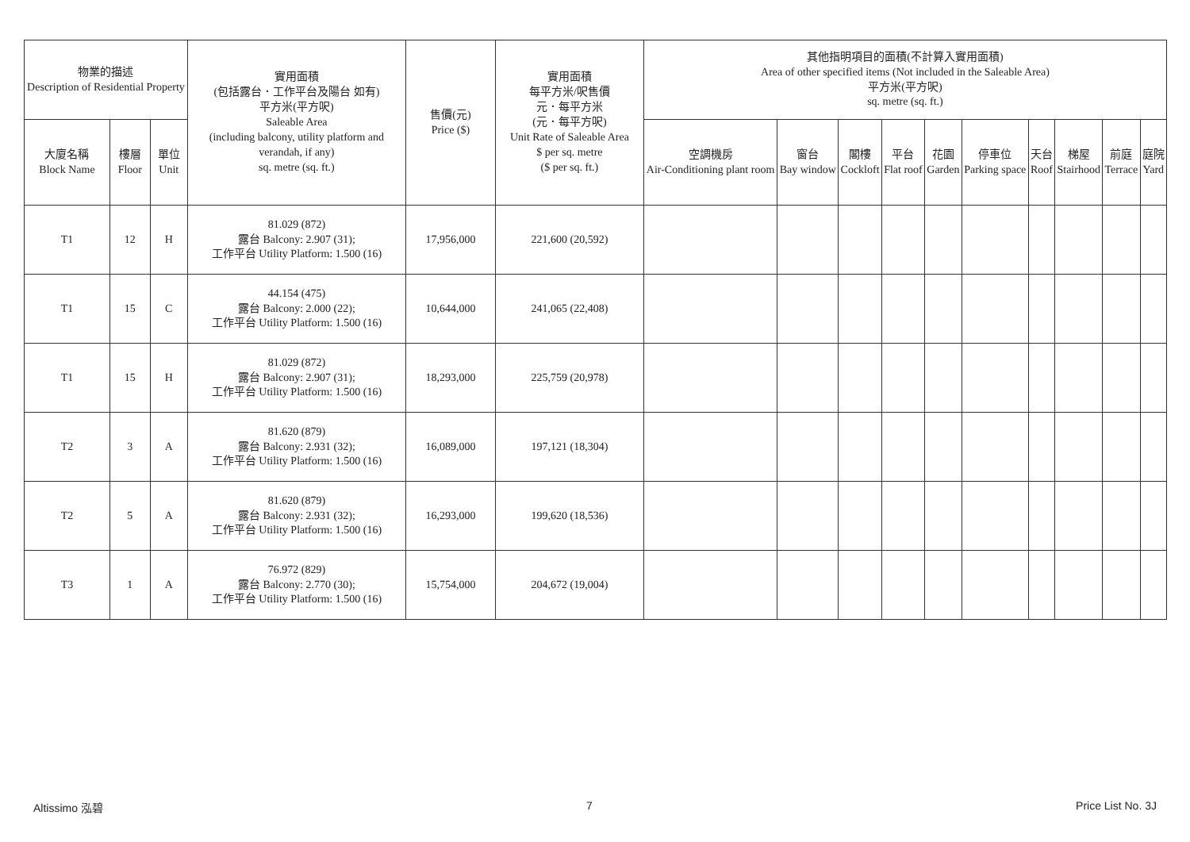| 物業的描述 Description of Residential Property | | | 實用面積 (包括露台．工作平台及陽台 如有) 平方米(平方呎) Saleable Area (including balcony, utility platform and verandah, if any) sq. metre (sq. ft.) | 售價(元) Price ($) | 實用面積 每平方米/呎售價 元．每平方米 (元．每平方呎) Unit Rate of Saleable Area $ per sq. metre ($ per sq. ft.) | 其他指明項目的面積(不計算入實用面積) Area of other specified items (Not included in the Saleable Area) 平方米(平方呎) sq. metre (sq. ft.) | | | | | | | | | |
| --- | --- | --- | --- | --- | --- | --- | --- | --- | --- | --- | --- | --- | --- | --- | --- |
| 大廈名稱 Block Name | 樓層 Floor | 單位 Unit | | | | 空調機房 Air-Conditioning plant room | 窗台 Bay window | 閣樓 Cockloft | 平台 Flat roof | 花園 Garden | 停車位 Parking space | 天台 Roof | 梯屋 Stairhood | 前庭 Terrace | 庭院 Yard |
| T1 | 12 | H | 81.029 (872) 露台 Balcony: 2.907 (31); 工作平台 Utility Platform: 1.500 (16) | 17,956,000 | 221,600 (20,592) | | | | | | | | | | |
| T1 | 15 | C | 44.154 (475) 露台 Balcony: 2.000 (22); 工作平台 Utility Platform: 1.500 (16) | 10,644,000 | 241,065 (22,408) | | | | | | | | | | |
| T1 | 15 | H | 81.029 (872) 露台 Balcony: 2.907 (31); 工作平台 Utility Platform: 1.500 (16) | 18,293,000 | 225,759 (20,978) | | | | | | | | | | |
| T2 | 3 | A | 81.620 (879) 露台 Balcony: 2.931 (32); 工作平台 Utility Platform: 1.500 (16) | 16,089,000 | 197,121 (18,304) | | | | | | | | | | |
| T2 | 5 | A | 81.620 (879) 露台 Balcony: 2.931 (32); 工作平台 Utility Platform: 1.500 (16) | 16,293,000 | 199,620 (18,536) | | | | | | | | | | |
| T3 | 1 | A | 76.972 (829) 露台 Balcony: 2.770 (30); 工作平台 Utility Platform: 1.500 (16) | 15,754,000 | 204,672 (19,004) | | | | | | | | | | |
Altissimo 泓碧 7 Price List No. 3J